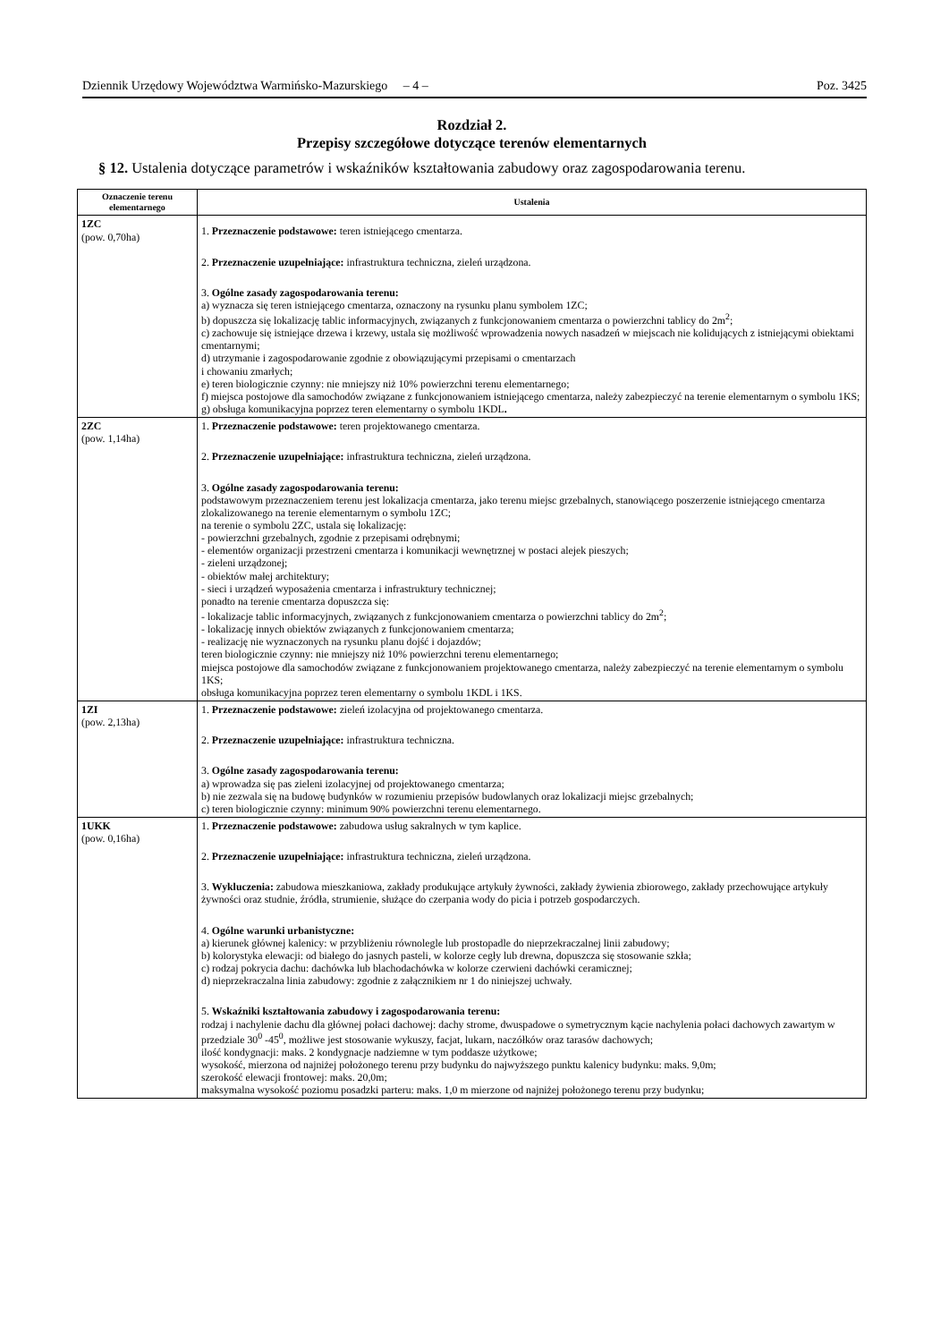Dziennik Urzędowy Województwa Warmińsko-Mazurskiego – 4 – Poz. 3425
Rozdział 2.
Przepisy szczegółowe dotyczące terenów elementarnych
§ 12. Ustalenia dotyczące parametrów i wskaźników kształtowania zabudowy oraz zagospodarowania terenu.
| Oznaczenie terenu elementarnego | Ustalenia |
| --- | --- |
| 1ZC (pow. 0,70ha) | 1. Przeznaczenie podstawowe: teren istniejącego cmentarza. 2. Przeznaczenie uzupełniające: infrastruktura techniczna, zieleń urządzona. 3. Ogólne zasady zagospodarowania terenu: a) wyznacza się teren istniejącego cmentarza, oznaczony na rysunku planu symbolem 1ZC; b) dopuszcza się lokalizację tablic informacyjnych, związanych z funkcjonowaniem cmentarza o powierzchni tablicy do 2m<sup>2</sup>; c) zachowuje się istniejące drzewa i krzewy, ustala się możliwość wprowadzenia nowych nasadzeń w miejscach nie kolidujących z istniejącymi obiektami cmentarnymi; d) utrzymanie i zagospodarowanie zgodnie z obowiązującymi przepisami o cmentarzach i chowaniu zmarłych; e) teren biologicznie czynny: nie mniejszy niż 10% powierzchni terenu elementarnego; f) miejsca postojowe dla samochodów związane z funkcjonowaniem istniejącego cmentarza, należy zabezpieczyć na terenie elementarnym o symbolu 1KS; g) obsługa komunikacyjna poprzez teren elementarny o symbolu 1KDL . |
| 2ZC (pow. 1,14ha) | 1. Przeznaczenie podstawowe: teren projektowanego cmentarza. 2. Przeznaczenie uzupełniające: infrastruktura techniczna, zieleń urządzona. 3. Ogólne zasady zagospodarowania terenu: podstawowym przeznaczeniem terenu jest lokalizacja cmentarza, jako terenu miejsc grzebalnych, stanowiącego poszerzenie istniejącego cmentarza zlokalizowanego na terenie elementarnym o symbolu 1ZC; na terenie o symbolu 2ZC, ustala się lokalizację: - powierzchni grzebalnych, zgodnie z przepisami odrębnymi; - elementów organizacji przestrzeni cmentarza i komunikacji wewnętrznej w postaci alejek pieszych; - zieleni urządzonej; - obiektów małej architektury; - sieci i urządzeń wyposażenia cmentarza i infrastruktury technicznej; ponadto na terenie cmentarza dopuszcza się: - lokalizacje tablic informacyjnych, związanych z funkcjonowaniem cmentarza o powierzchni tablicy do 2m<sup>2</sup>; - lokalizację innych obiektów związanych z funkcjonowaniem cmentarza; - realizację nie wyznaczonych na rysunku planu dojść i dojazdów; teren biologicznie czynny: nie mniejszy niż 10% powierzchni terenu elementarnego; miejsca postojowe dla samochodów związane z funkcjonowaniem projektowanego cmentarza, należy zabezpieczyć na terenie elementarnym o symbolu 1KS; obsługa komunikacyjna poprzez teren elementarny o symbolu 1KDL i 1KS. |
| 1ZI (pow. 2,13ha) | 1. Przeznaczenie podstawowe: zieleń izolacyjna od projektowanego cmentarza. 2. Przeznaczenie uzupełniające: infrastruktura techniczna. 3. Ogólne zasady zagospodarowania terenu: a) wprowadza się pas zieleni izolacyjnej od projektowanego cmentarza; b) nie zezwala się na budowę budynków w rozumieniu przepisów budowlanych oraz lokalizacji miejsc grzebalnych; c) teren biologicznie czynny: minimum 90% powierzchni terenu elementarnego. |
| 1UKK (pow. 0,16ha) | 1. Przeznaczenie podstawowe: zabudowa usług sakralnych w tym kaplice. 2. Przeznaczenie uzupełniające: infrastruktura techniczna, zieleń urządzona. 3. Wykluczenia: zabudowa mieszkaniowa, zakłady produkujące artykuły żywności, zakłady żywienia zbiorowego, zakłady przechowujące artykuły żywności oraz studnie, źródła, strumienie, służące do czerpania wody do picia i potrzeb gospodarczych. 4. Ogólne warunki urbanistyczne: a) kierunek głównej kalenicy: w przybliżeniu równolegle lub prostopadle do nieprzekraczalnej linii zabudowy; b) kolorystyka elewacji: od białego do jasnych pasteli, w kolorze cegły lub drewna, dopuszcza się stosowanie szkła; c) rodzaj pokrycia dachu: dachówka lub blachodachówka w kolorze czerwieni dachówki ceramicznej; d) nieprzekraczalna linia zabudowy: zgodnie z załącznikiem nr 1 do niniejszej uchwały. 5. Wskaźniki kształtowania zabudowy i zagospodarowania terenu: rodzaj i nachylenie dachu dla głównej połaci dachowej: dachy strome, dwuspadowe o symetrycznym kącie nachylenia połaci dachowych zawartym w przedziale 30<sup>0</sup> -45<sup>0</sup>, możliwe jest stosowanie wykuszy, facjat, lukarn, naczółków oraz tarasów dachowych; ilość kondygnacji: maks. 2 kondygnacje nadziemne w tym poddasze użytkowe; wysokość, mierzona od najniżej położonego terenu przy budynku do najwyższego punktu kalenicy budynku: maks. 9,0m; szerokość elewacji frontowej: maks. 20,0m; maksymalna wysokość poziomu posadzki parteru: maks. 1,0 m mierzone od najniżej położonego terenu przy budynku; |